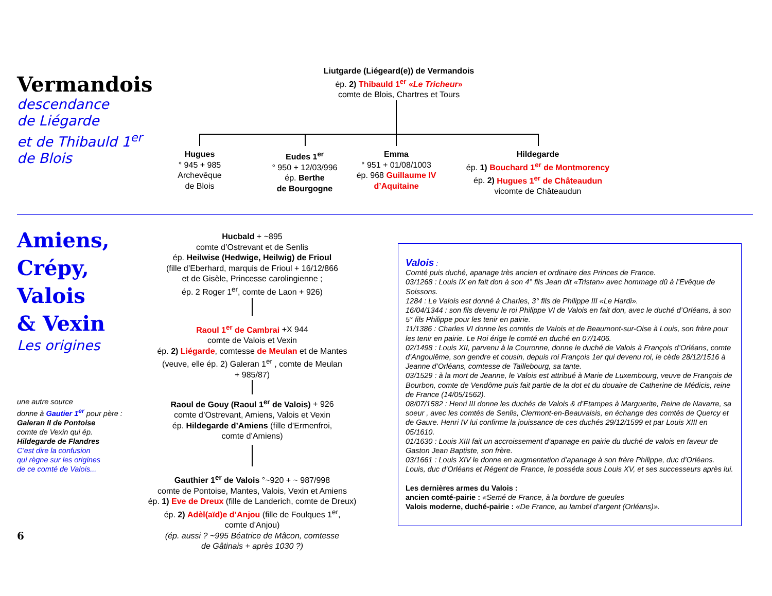Vermandois
descendance
de Liégarde
et de Thibauld 1<sup>er</sup>
de Blois
Liutgarde (Liégeard(e)) de Vermandois
ép. 2) Thibauld 1<sup>er</sup> «Le Tricheur»
comte de Blois, Chartres et Tours
Hugues
° 945 + 985
Archevêque
de Blois
Eudes 1<sup>er</sup>
° 950 + 12/03/996
ép. Berthe
de Bourgogne
Emma
° 951 + 01/08/1003
ép. 968 Guillaume IV
d’Aquitaine
Hildegarde
ép. 1) Bouchard 1<sup>er</sup> de Montmorency
ép. 2) Hugues 1<sup>er</sup> de Châteaudun
vicomte de Châteaudun
Amiens,
Crépy,
Valois
& Vexin
Les origines
une autre source
donne à Gautier 1<sup>er</sup> pour père :
Galeran II de Pontoise
comte de Vexin qui ép.
Hildegarde de Flandres
C’est dire la confusion
qui règne sur les origines
de ce comté de Valois...
6
Hucbald + ~895
comte d’Ostrevant et de Senlis
ép. Heilwise (Hedwige, Heilwig) de Frioul
(fille d’Eberhard, marquis de Frioul + 16/12/866
et de Gisèle, Princesse carolingienne ;
ép. 2 Roger 1<sup>er</sup>, comte de Laon + 926)
Raoul 1<sup>er</sup> de Cambrai +X 944
comte de Valois et Vexin
ép. 2) Liégarde, comtesse de Meulan et de Mantes
(veuve, elle ép. 2) Galeran 1<sup>er</sup> , comte de Meulan
+ 985/87)
Raoul de Gouy (Raoul 1<sup>er</sup> de Valois) + 926
comte d’Ostrevant, Amiens, Valois et Vexin
ép. Hildegarde d’Amiens (fille d’Ermenfroi,
comte d’Amiens)
Gauthier 1<sup>er</sup> de Valois °~920 + ~ 987/998
comte de Pontoise, Mantes, Valois, Vexin et Amiens
ép. 1) Eve de Dreux (fille de Landerich, comte de Dreux)
ép. 2) Adèl(aïd)e d’Anjou (fille de Foulques 1<sup>er</sup>,
comte d’Anjou)
(ép. aussi ? ~995 Béatrice de Mâcon, comtesse
de Gâtinais + après 1030 ?)
Valois :
Comté puis duché, apanage très ancien et ordinaire des Princes de France.
03/1268 : Louis IX en fait don à son 4° fils Jean dit «Tristan» avec hommage dû à l’Evêque de Soissons.
1284 : Le Valois est donné à Charles, 3° fils de Philippe III «Le Hardi».
16/04/1344 : son fils devenu le roi Philippe VI de Valois en fait don, avec le duché d’Orléans, à son 5° fils Philippe pour les tenir en pairie.
11/1386 : Charles VI donne les comtés de Valois et de Beaumont-sur-Oise à Louis, son frère pour les tenir en pairie. Le Roi érige le comté en duché en 07/1406.
02/1498 : Louis XII, parvenu à la Couronne, donne le duché de Valois à François d’Orléans, comte d’Angoulême, son gendre et cousin, depuis roi François 1er qui devenu roi, le cède 28/12/1516 à Jeanne d’Orléans, comtesse de Taillebourg, sa tante.
03/1529 : à la mort de Jeanne, le Valois est attribué à Marie de Luxembourg, veuve de François de Bourbon, comte de Vendôme puis fait partie de la dot et du douaire de Catherine de Médicis, reine de France (14/05/1562).
08/07/1582 : Henri III donne les duchés de Valois & d’Etampes à Marguerite, Reine de Navarre, sa soeur , avec les comtés de Senlis, Clermont-en-Beauvaisis, en échange des comtés de Quercy et de Gaure. Henri IV lui confirme la jouissance de ces duchés 29/12/1599 et par Louis XIII en 05/1610.
01/1630 : Louis XIII fait un accroissement d’apanage en pairie du duché de valois en faveur de Gaston Jean Baptiste, son frère.
03/1661 : Louis XIV le donne en augmentation d’apanage à son frère Philippe, duc d’Orléans. Louis, duc d’Orléans et Régent de France, le posséda sous Louis XV, et ses successeurs après lui.
Les dernières armes du Valois :
ancien comté-pairie : «Semé de France, à la bordure de gueules
Valois moderne, duché-pairie : «De France, au lambel d’argent (Orléans)».